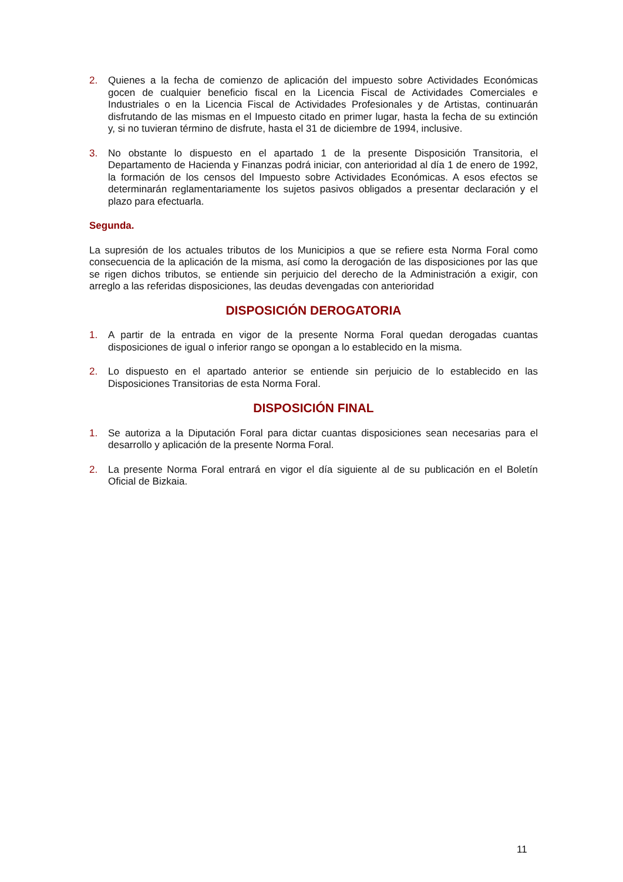2. Quienes a la fecha de comienzo de aplicación del impuesto sobre Actividades Económicas gocen de cualquier beneficio fiscal en la Licencia Fiscal de Actividades Comerciales e Industriales o en la Licencia Fiscal de Actividades Profesionales y de Artistas, continuarán disfrutando de las mismas en el Impuesto citado en primer lugar, hasta la fecha de su extinción y, si no tuvieran término de disfrute, hasta el 31 de diciembre de 1994, inclusive.
3. No obstante lo dispuesto en el apartado 1 de la presente Disposición Transitoria, el Departamento de Hacienda y Finanzas podrá iniciar, con anterioridad al día 1 de enero de 1992, la formación de los censos del Impuesto sobre Actividades Económicas. A esos efectos se determinarán reglamentariamente los sujetos pasivos obligados a presentar declaración y el plazo para efectuarla.
Segunda.
La supresión de los actuales tributos de los Municipios a que se refiere esta Norma Foral como consecuencia de la aplicación de la misma, así como la derogación de las disposiciones por las que se rigen dichos tributos, se entiende sin perjuicio del derecho de la Administración a exigir, con arreglo a las referidas disposiciones, las deudas devengadas con anterioridad
DISPOSICIÓN DEROGATORIA
1. A partir de la entrada en vigor de la presente Norma Foral quedan derogadas cuantas disposiciones de igual o inferior rango se opongan a lo establecido en la misma.
2. Lo dispuesto en el apartado anterior se entiende sin perjuicio de lo establecido en las Disposiciones Transitorias de esta Norma Foral.
DISPOSICIÓN FINAL
1. Se autoriza a la Diputación Foral para dictar cuantas disposiciones sean necesarias para el desarrollo y aplicación de la presente Norma Foral.
2. La presente Norma Foral entrará en vigor el día siguiente al de su publicación en el Boletín Oficial de Bizkaia.
11